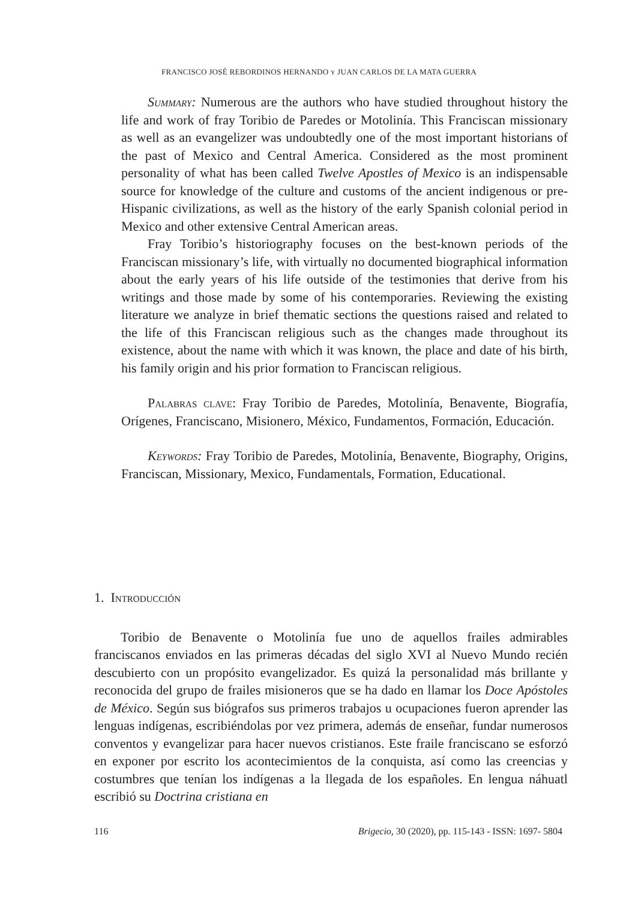FRANCISCO JOSÉ REBORDINOS HERNANDO Y JUAN CARLOS DE LA MATA GUERRA
Summary: Numerous are the authors who have studied throughout history the life and work of fray Toribio de Paredes or Motolinía. This Franciscan missionary as well as an evangelizer was undoubtedly one of the most important historians of the past of Mexico and Central America. Considered as the most prominent personality of what has been called Twelve Apostles of Mexico is an indispensable source for knowledge of the culture and customs of the ancient indigenous or pre-Hispanic civilizations, as well as the history of the early Spanish colonial period in Mexico and other extensive Central American areas.
Fray Toribio’s historiography focuses on the best-known periods of the Franciscan missionary’s life, with virtually no documented biographical information about the early years of his life outside of the testimonies that derive from his writings and those made by some of his contemporaries. Reviewing the existing literature we analyze in brief thematic sections the questions raised and related to the life of this Franciscan religious such as the changes made throughout its existence, about the name with which it was known, the place and date of his birth, his family origin and his prior formation to Franciscan religious.
Palabras clave: Fray Toribio de Paredes, Motolinía, Benavente, Biografía, Orígenes, Franciscano, Misionero, México, Fundamentos, Formación, Educación.
Keywords: Fray Toribio de Paredes, Motolinía, Benavente, Biography, Origins, Franciscan, Missionary, Mexico, Fundamentals, Formation, Educational.
1. Introducción
Toribio de Benavente o Motolinía fue uno de aquellos frailes admirables franciscanos enviados en las primeras décadas del siglo XVI al Nuevo Mundo recién descubierto con un propósito evangelizador. Es quizá la personalidad más brillante y reconocida del grupo de frailes misioneros que se ha dado en llamar los Doce Apóstoles de México. Según sus biógrafos sus primeros trabajos u ocupaciones fueron aprender las lenguas indígenas, escribiéndolas por vez primera, además de enseñar, fundar numerosos conventos y evangelizar para hacer nuevos cristianos. Este fraile franciscano se esforzó en exponer por escrito los acontecimientos de la conquista, así como las creencias y costumbres que tenían los indígenas a la llegada de los españoles. En lengua náhuatl escribió su Doctrina cristiana en
116 Brigecio, 30 (2020), pp. 115-143 - ISSN: 1697- 5804